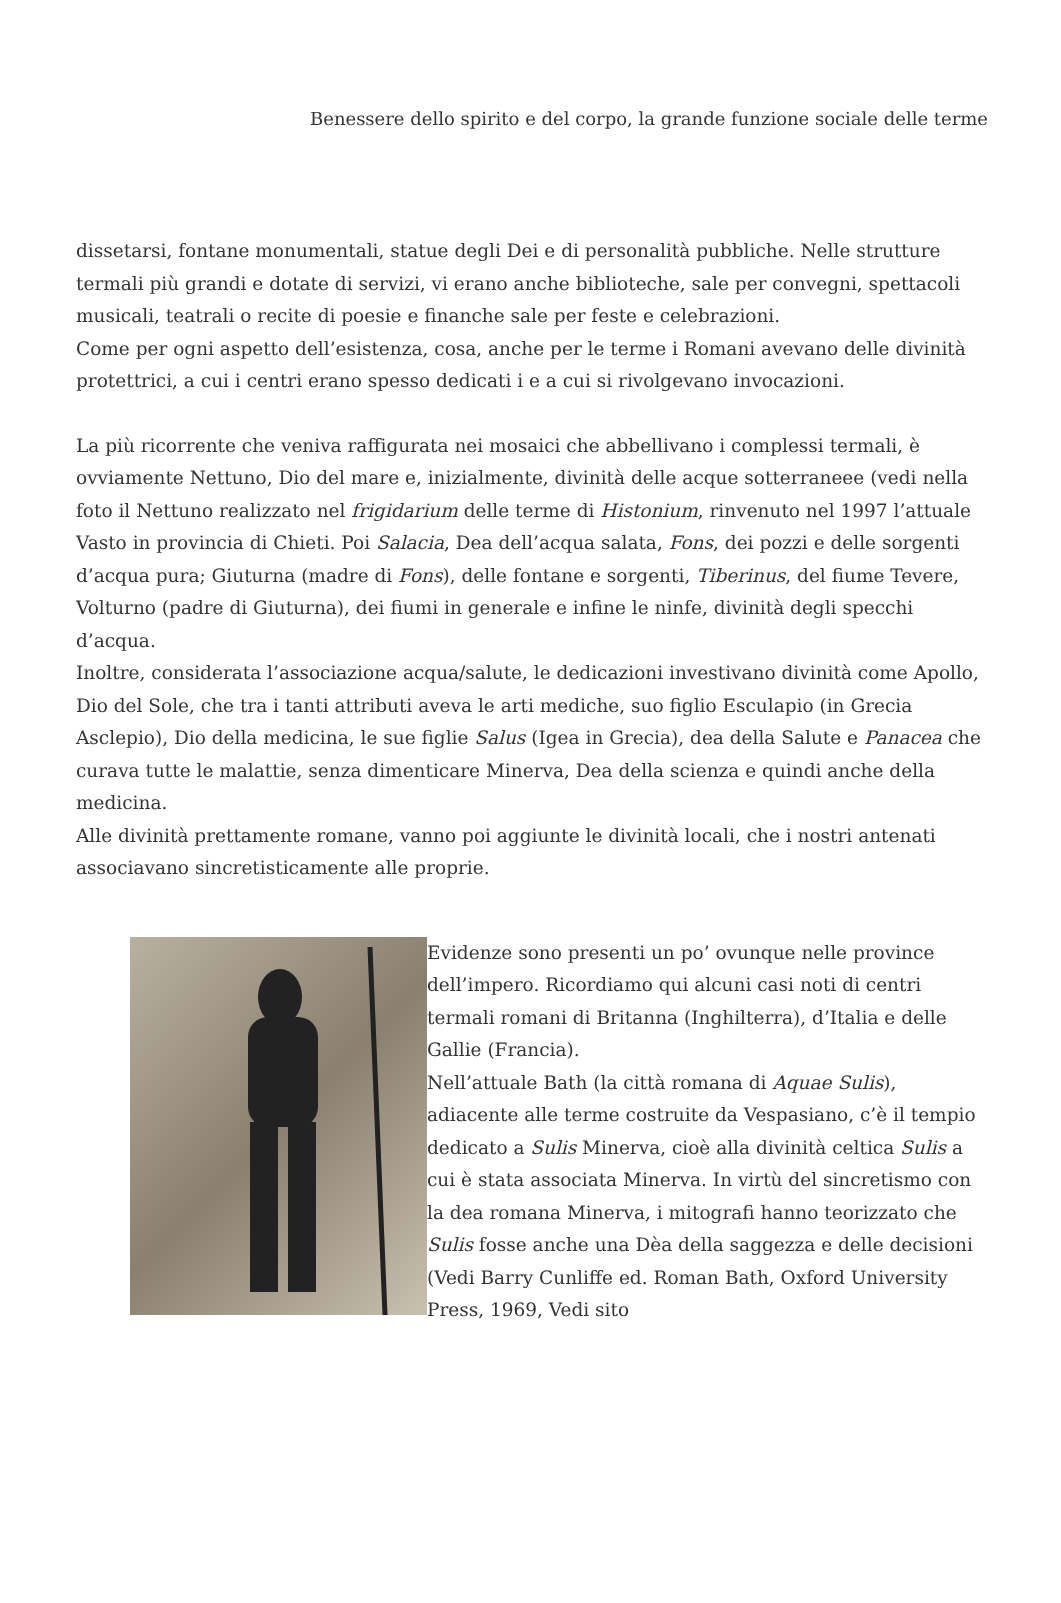Benessere dello spirito e del corpo, la grande funzione sociale delle terme
dissetarsi, fontane monumentali, statue degli Dei e di personalità pubbliche. Nelle strutture termali più grandi e dotate di servizi, vi erano anche biblioteche, sale per convegni, spettacoli musicali, teatrali o recite di poesie e finanche sale per feste e celebrazioni.
Come per ogni aspetto dell’esistenza, cosa, anche per le terme i Romani avevano delle divinità protettrici, a cui i centri erano spesso dedicati i e a cui si rivolgevano invocazioni.
La più ricorrente che veniva raffigurata nei mosaici che abbellivano i complessi termali, è ovviamente Nettuno, Dio del mare e, inizialmente, divinità delle acque sotterraneee (vedi nella foto il Nettuno realizzato nel frigidarium delle terme di Histonium, rinvenuto nel 1997 l’attuale Vasto in provincia di Chieti. Poi Salacia, Dea dell’acqua salata, Fons, dei pozzi e delle sorgenti d’acqua pura; Giuturna (madre di Fons), delle fontane e sorgenti, Tiberinus, del fiume Tevere, Volturno (padre di Giuturna), dei fiumi in generale e infine le ninfe, divinità degli specchi d’acqua.
Inoltre, considerata l’associazione acqua/salute, le dedicazioni investivano divinità come Apollo, Dio del Sole, che tra i tanti attributi aveva le arti mediche, suo figlio Esculapio (in Grecia Asclepio), Dio della medicina, le sue figlie Salus (Igea in Grecia), dea della Salute e Panacea che curava tutte le malattie, senza dimenticare Minerva, Dea della scienza e quindi anche della medicina.
Alle divinità prettamente romane, vanno poi aggiunte le divinità locali, che i nostri antenati associavano sincretisticamente alle proprie.
Evidenze sono presenti un po’ ovunque nelle province dell’impero. Ricordiamo qui alcuni casi noti di centri termali romani di Britanna (Inghilterra), d’Italia e delle Gallie (Francia).
Nell’attuale Bath (la città romana di Aquae Sulis), adiacente alle terme costruite da Vespasiano, c’è il tempio dedicato a Sulis Minerva, cioè alla divinità celtica Sulis a cui è stata associata Minerva. In virtù del sincretismo con la dea romana Minerva, i mitografi hanno teorizzato che Sulis fosse anche una Dèa della saggezza e delle decisioni (Vedi Barry Cunliffe ed. Roman Bath, Oxford University Press, 1969, Vedi sito